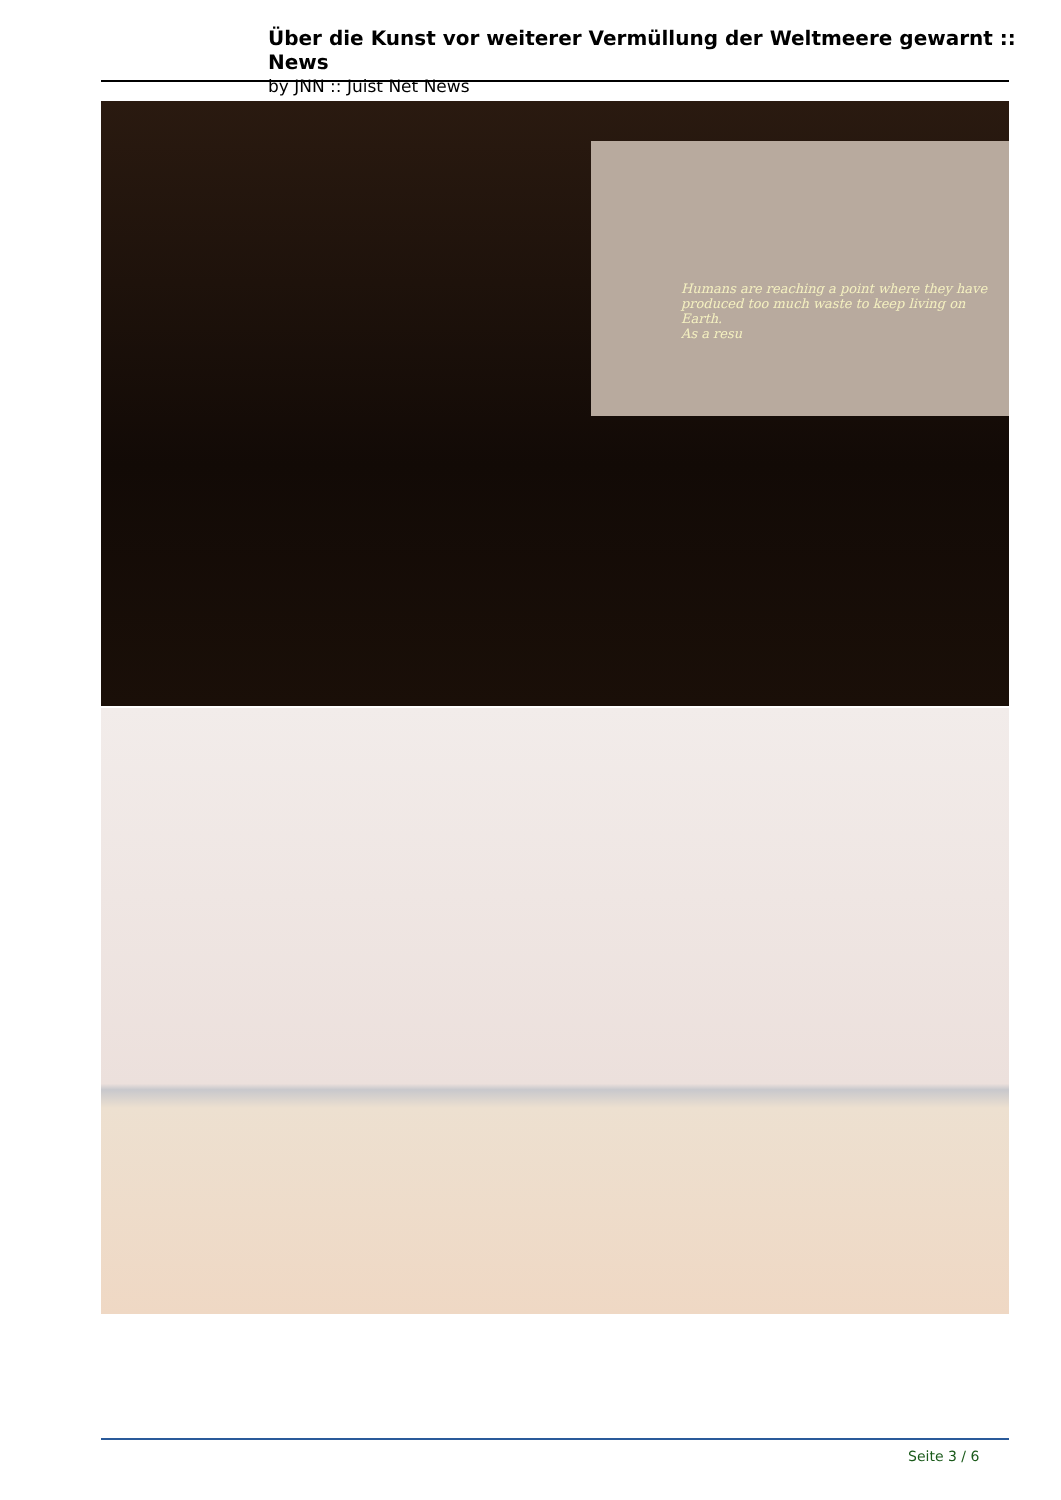Über die Kunst vor weiterer Vermüllung der Weltmeere gewarnt :: News
by JNN :: Juist Net News
Humans are reaching a point where they have produced too much waste to keep living on Earth.
As a resu
Seite 3 / 6